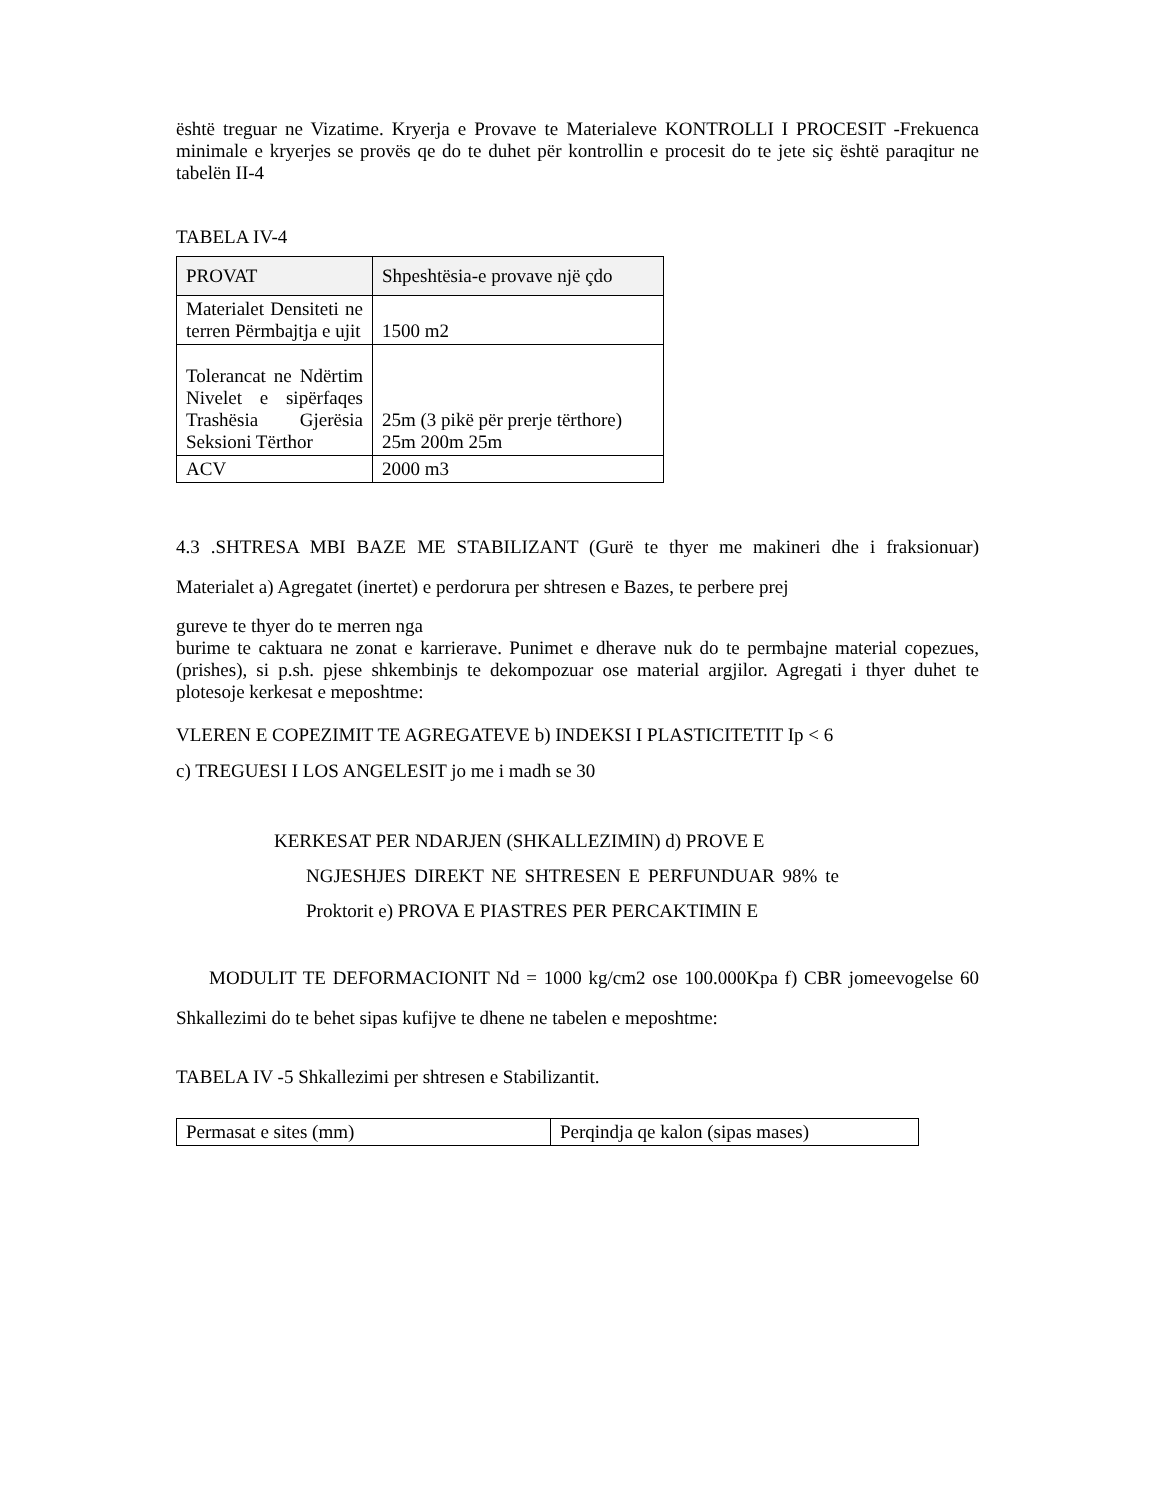është treguar ne Vizatime. Kryerja e Provave te Materialeve KONTROLLI I PROCESIT -Frekuenca minimale e kryerjes se provës qe do te duhet për kontrollin e procesit do te jete siç është paraqitur ne tabelën II-4
TABELA IV-4
| PROVAT | Shpeshtësia-e provave një çdo |
| Materialet Densiteti ne terren Përmbajtja e ujit | 1500 m2 |
| Tolerancat ne Ndërtim Nivelet e sipërfaqes Trashësia Gjerësia Seksioni Tërthor | 25m (3 pikë për prerje tërthore) 25m 200m 25m |
| ACV | 2000 m3 |
4.3 .SHTRESA MBI BAZE ME STABILIZANT (Gurë te thyer me makineri dhe i fraksionuar) Materialet a) Agregatet (inertet) e perdorura per shtresen e Bazes, te perbere prej
gureve te thyer do te merren nga
burime te caktuara ne zonat e karrierave. Punimet e dherave nuk do te permbajne material copezues,(prishes), si p.sh. pjese shkembinjs te dekompozuar ose material argjilor. Agregati i thyer duhet te plotesoje kerkesat e meposhtme:
VLEREN E COPEZIMIT TE AGREGATEVE b) INDEKSI I PLASTICITETIT Ip < 6
c) TREGUESI I LOS ANGELESIT jo me i madh se 30
KERKESAT PER NDARJEN (SHKALLEZIMIN) d) PROVE E
NGJESHJES DIREKT NE SHTRESEN E PERFUNDUAR 98% te Proktorit e) PROVA E PIASTRES PER PERCAKTIMIN E
MODULIT TE DEFORMACIONIT Nd = 1000 kg/cm2 ose 100.000Kpa f) CBR jomeevogelse 60 Shkallezimi do te behet sipas kufijve te dhene ne tabelen e meposhtme:
TABELA IV -5 Shkallezimi per shtresen e Stabilizantit.
| Permasat e sites (mm) | Perqindja qe kalon (sipas mases) |